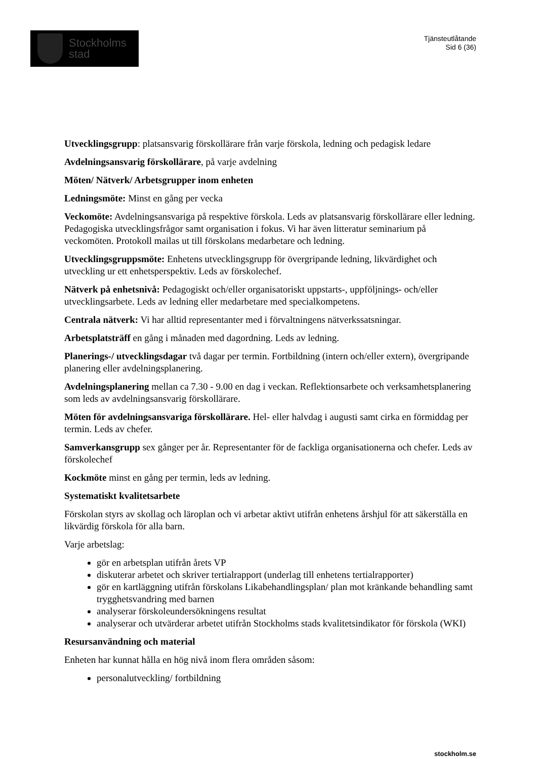Stockholms
stad
Tjänsteutlåtande
Sid 6 (36)
Utvecklingsgrupp: platsansvarig förskollärare från varje förskola, ledning och pedagisk ledare
Avdelningsansvarig förskollärare, på varje avdelning
Möten/ Nätverk/ Arbetsgrupper inom enheten
Ledningsmöte: Minst en gång per vecka
Veckomöte: Avdelningsansvariga på respektive förskola. Leds av platsansvarig förskollärare eller ledning. Pedagogiska utvecklingsfrågor samt organisation i fokus. Vi har även litteratur seminarium på veckomöten. Protokoll mailas ut till förskolans medarbetare och ledning.
Utvecklingsgruppsmöte: Enhetens utvecklingsgrupp för övergripande ledning, likvärdighet och utveckling ur ett enhetsperspektiv. Leds av förskolechef.
Nätverk på enhetsnivå: Pedagogiskt och/eller organisatoriskt uppstarts-, uppföljnings- och/eller utvecklingsarbete. Leds av ledning eller medarbetare med specialkompetens.
Centrala nätverk: Vi har alltid representanter med i förvaltningens nätverkssatsningar.
Arbetsplatsträff en gång i månaden med dagordning. Leds av ledning.
Planerings-/ utvecklingsdagar två dagar per termin. Fortbildning (intern och/eller extern), övergripande planering eller avdelningsplanering.
Avdelningsplanering mellan ca 7.30 - 9.00 en dag i veckan. Reflektionsarbete och verksamhetsplanering som leds av avdelningsansvarig förskollärare.
Möten för avdelningsansvariga förskollärare. Hel- eller halvdag i augusti samt cirka en förmiddag per termin. Leds av chefer.
Samverkansgrupp sex gånger per år. Representanter för de fackliga organisationerna och chefer. Leds av förskolechef
Kockmöte minst en gång per termin, leds av ledning.
Systematiskt kvalitetsarbete
Förskolan styrs av skollag och läroplan och vi arbetar aktivt utifrån enhetens årshjul för att säkerställa en likvärdig förskola för alla barn.
Varje arbetslag:
gör en arbetsplan utifrån årets VP
diskuterar arbetet och skriver tertialrapport (underlag till enhetens tertialrapporter)
gör en kartläggning utifrån förskolans Likabehandlingsplan/ plan mot kränkande behandling samt trygghetsvandring med barnen
analyserar förskoleundersökningens resultat
analyserar och utvärderar arbetet utifrån Stockholms stads kvalitetsindikator för förskola (WKI)
Resursanvändning och material
Enheten har kunnat hålla en hög nivå inom flera områden såsom:
personalutveckling/ fortbildning
stockholm.se